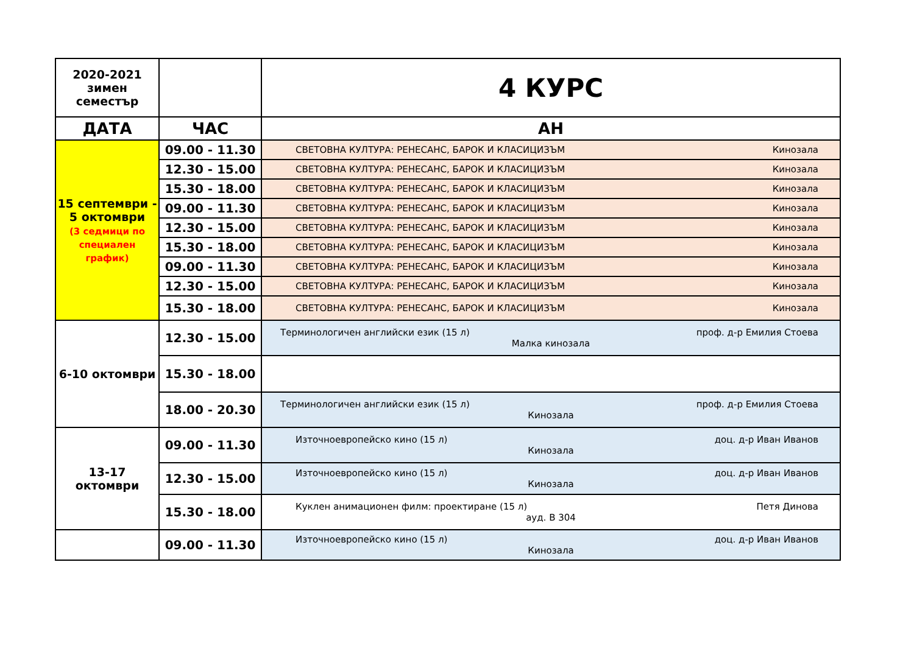| 2020-2021 зимен семестър | | 4 КУРС |
| ДАТА | ЧАС | АН |
| 15 септември - 5 октомври (3 седмици по специален график) | 09.00 - 11.30 | СВЕТОВНА КУЛТУРА: РЕНЕСАНС, БАРОК И КЛАСИЦИЗЪМ Кинозала |
| | 12.30 - 15.00 | СВЕТОВНА КУЛТУРА: РЕНЕСАНС, БАРОК И КЛАСИЦИЗЪМ Кинозала |
| | 15.30 - 18.00 | СВЕТОВНА КУЛТУРА: РЕНЕСАНС, БАРОК И КЛАСИЦИЗЪМ Кинозала |
| | 09.00 - 11.30 | СВЕТОВНА КУЛТУРА: РЕНЕСАНС, БАРОК И КЛАСИЦИЗЪМ Кинозала |
| | 12.30 - 15.00 | СВЕТОВНА КУЛТУРА: РЕНЕСАНС, БАРОК И КЛАСИЦИЗЪМ Кинозала |
| | 15.30 - 18.00 | СВЕТОВНА КУЛТУРА: РЕНЕСАНС, БАРОК И КЛАСИЦИЗЪМ Кинозала |
| | 09.00 - 11.30 | СВЕТОВНА КУЛТУРА: РЕНЕСАНС, БАРОК И КЛАСИЦИЗЪМ Кинозала |
| | 12.30 - 15.00 | СВЕТОВНА КУЛТУРА: РЕНЕСАНС, БАРОК И КЛАСИЦИЗЪМ Кинозала |
| | 15.30 - 18.00 | СВЕТОВНА КУЛТУРА: РЕНЕСАНС, БАРОК И КЛАСИЦИЗЪМ Кинозала |
| 6-10 октомври | 12.30 - 15.00 | Терминологичен английски език (15 л) проф. д-р Емилия Стоева Малка кинозала |
| | 15.30 - 18.00 | |
| | 18.00 - 20.30 | Терминологичен английски език (15 л) проф. д-р Емилия Стоева Кинозала |
| 13-17 октомври | 09.00 - 11.30 | Източноевропейско кино (15 л) доц. д-р Иван Иванов Кинозала |
| | 12.30 - 15.00 | Източноевропейско кино (15 л) доц. д-р Иван Иванов Кинозала |
| | 15.30 - 18.00 | Куклен анимационен филм: проектиране (15 л) Петя Динова ауд. В 304 |
| | 09.00 - 11.30 | Източноевропейско кино (15 л) доц. д-р Иван Иванов Кинозала |